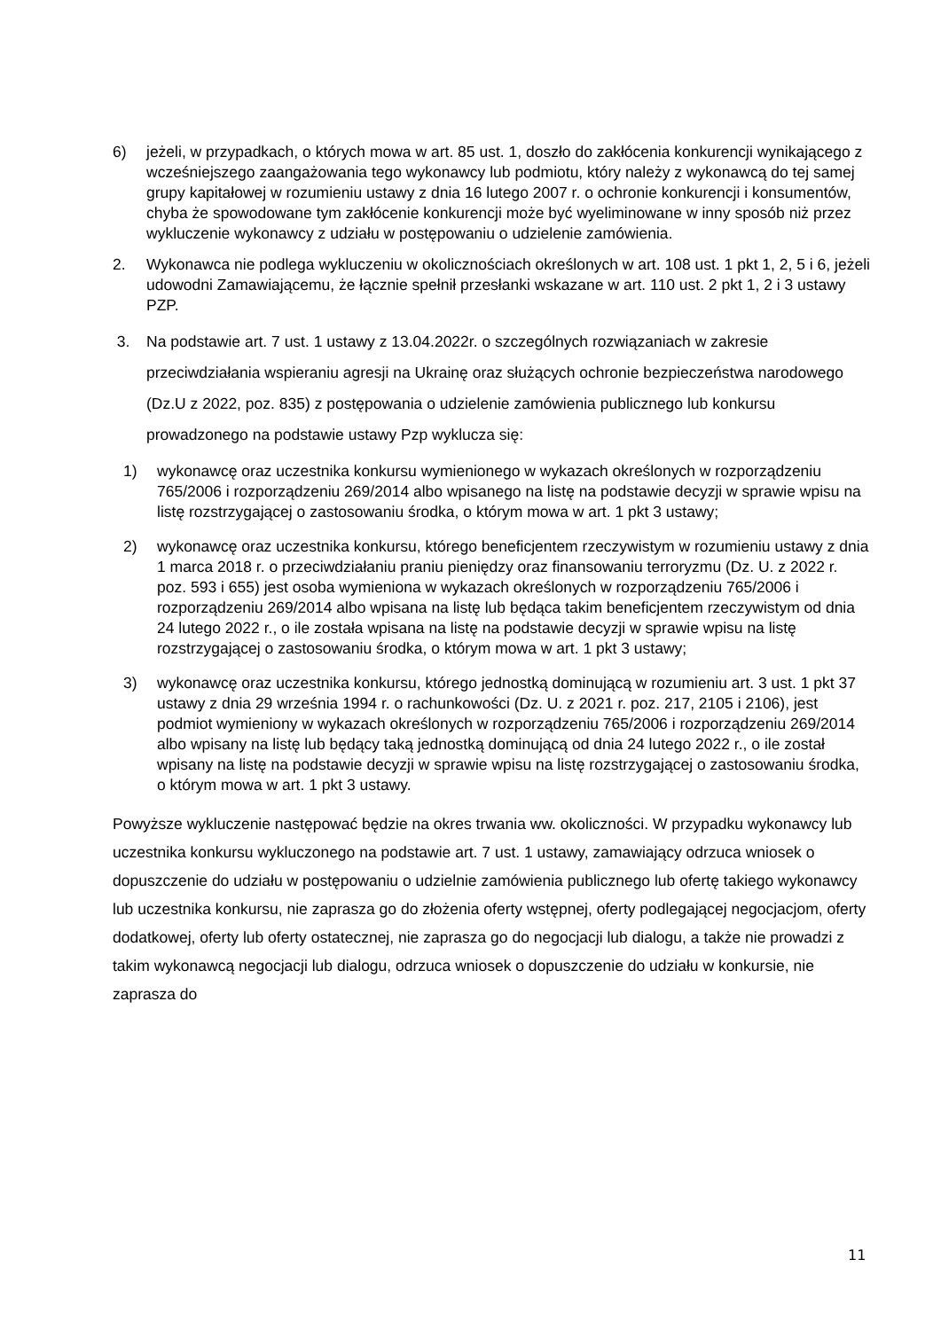6) jeżeli, w przypadkach, o których mowa w art. 85 ust. 1, doszło do zakłócenia konkurencji wynikającego z wcześniejszego zaangażowania tego wykonawcy lub podmiotu, który należy z wykonawcą do tej samej grupy kapitałowej w rozumieniu ustawy z dnia 16 lutego 2007 r. o ochronie konkurencji i konsumentów, chyba że spowodowane tym zakłócenie konkurencji może być wyeliminowane w inny sposób niż przez wykluczenie wykonawcy z udziału w postępowaniu o udzielenie zamówienia.
2. Wykonawca nie podlega wykluczeniu w okolicznościach określonych w art. 108 ust. 1 pkt 1, 2, 5 i 6, jeżeli udowodni Zamawiającemu, że łącznie spełnił przesłanki wskazane w art. 110 ust. 2 pkt 1, 2 i 3 ustawy PZP.
3. Na podstawie art. 7 ust. 1 ustawy z 13.04.2022r. o szczególnych rozwiązaniach w zakresie przeciwdziałania wspieraniu agresji na Ukrainę oraz służących ochronie bezpieczeństwa narodowego (Dz.U z 2022, poz. 835) z postępowania o udzielenie zamówienia publicznego lub konkursu prowadzonego na podstawie ustawy Pzp wyklucza się:
1) wykonawcę oraz uczestnika konkursu wymienionego w wykazach określonych w rozporządzeniu 765/2006 i rozporządzeniu 269/2014 albo wpisanego na listę na podstawie decyzji w sprawie wpisu na listę rozstrzygającej o zastosowaniu środka, o którym mowa w art. 1 pkt 3 ustawy;
2) wykonawcę oraz uczestnika konkursu, którego beneficjentem rzeczywistym w rozumieniu ustawy z dnia 1 marca 2018 r. o przeciwdziałaniu praniu pieniędzy oraz finansowaniu terroryzmu (Dz. U. z 2022 r. poz. 593 i 655) jest osoba wymieniona w wykazach określonych w rozporządzeniu 765/2006 i rozporządzeniu 269/2014 albo wpisana na listę lub będąca takim beneficjentem rzeczywistym od dnia 24 lutego 2022 r., o ile została wpisana na listę na podstawie decyzji w sprawie wpisu na listę rozstrzygającej o zastosowaniu środka, o którym mowa w art. 1 pkt 3 ustawy;
3) wykonawcę oraz uczestnika konkursu, którego jednostką dominującą w rozumieniu art. 3 ust. 1 pkt 37 ustawy z dnia 29 września 1994 r. o rachunkowości (Dz. U. z 2021 r. poz. 217, 2105 i 2106), jest podmiot wymieniony w wykazach określonych w rozporządzeniu 765/2006 i rozporządzeniu 269/2014 albo wpisany na listę lub będący taką jednostką dominującą od dnia 24 lutego 2022 r., o ile został wpisany na listę na podstawie decyzji w sprawie wpisu na listę rozstrzygającej o zastosowaniu środka, o którym mowa w art. 1 pkt 3 ustawy.
Powyższe wykluczenie następować będzie na okres trwania ww. okoliczności. W przypadku wykonawcy lub uczestnika konkursu wykluczonego na podstawie art. 7 ust. 1 ustawy, zamawiający odrzuca wniosek o dopuszczenie do udziału w postępowaniu o udzielnie zamówienia publicznego lub ofertę takiego wykonawcy lub uczestnika konkursu, nie zaprasza go do złożenia oferty wstępnej, oferty podlegającej negocjacjom, oferty dodatkowej, oferty lub oferty ostatecznej, nie zaprasza go do negocjacji lub dialogu, a także nie prowadzi z takim wykonawcą negocjacji lub dialogu, odrzuca wniosek o dopuszczenie do udziału w konkursie, nie zaprasza do
11